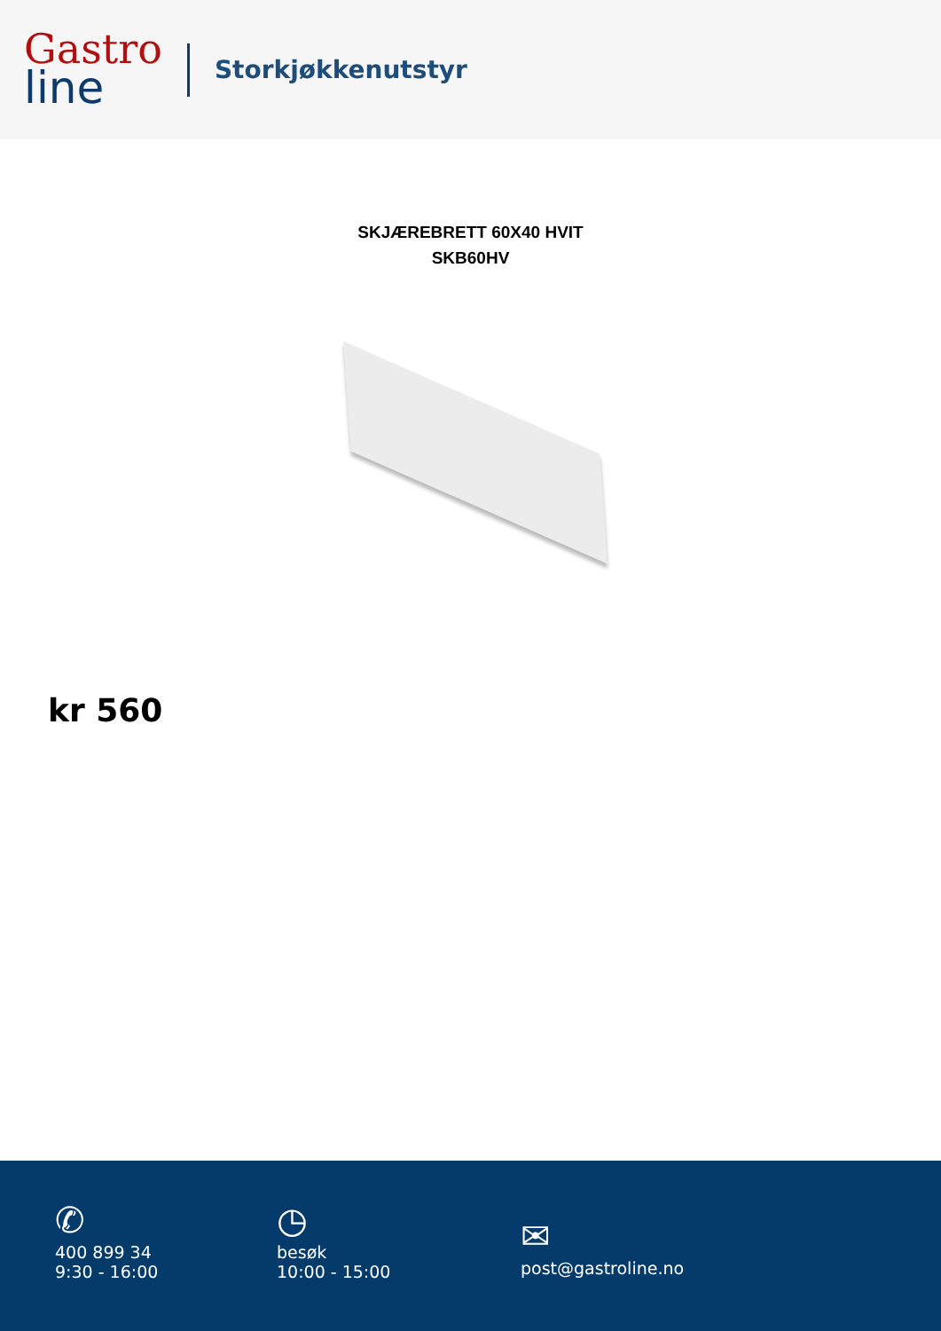Gastro
line
Storkjøkkenutstyr
SKJÆREBRETT 60X40 HVIT
SKB60HV
kr 560
✆
400 899 34
9:30 - 16:00
◷
besøk
10:00 - 15:00
✉
post@gastroline.no